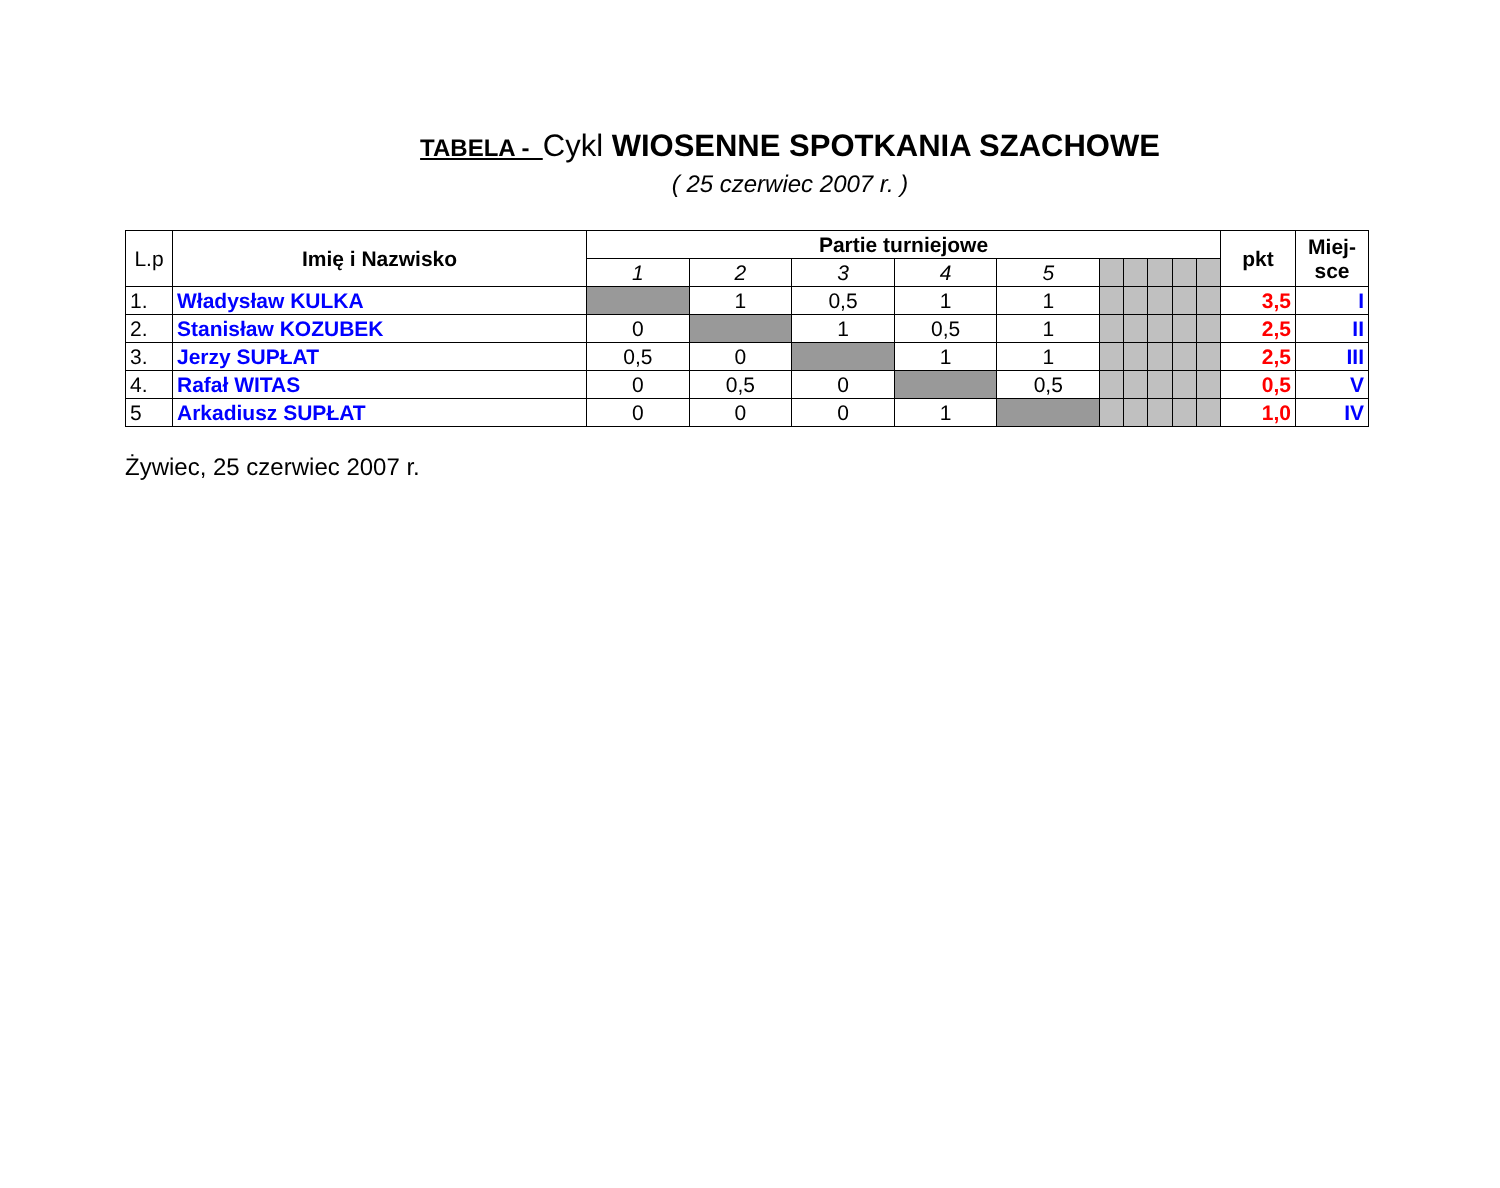TABELA - Cykl WIOSENNE SPOTKANIA SZACHOWE
( 25 czerwiec 2007 r. )
| L.p | Imię i Nazwisko | Partie turniejowe | | | | | | | | | | pkt | Miej- sce |
| --- | --- | --- | --- | --- | --- | --- | --- | --- | --- | --- | --- | --- | --- |
| | | 1 | 2 | 3 | 4 | 5 | | | | | | | |
| 1. | Władysław KULKA | | 1 | 0,5 | 1 | 1 | | | | | | 3,5 | I |
| 2. | Stanisław KOZUBEK | 0 | | 1 | 0,5 | 1 | | | | | | 2,5 | II |
| 3. | Jerzy SUPŁAT | 0,5 | 0 | | 1 | 1 | | | | | | 2,5 | III |
| 4. | Rafał WITAS | 0 | 0,5 | 0 | | 0,5 | | | | | | 0,5 | V |
| 5 | Arkadiusz SUPŁAT | 0 | 0 | 0 | 1 | | | | | | | 1,0 | IV |
Żywiec, 25 czerwiec 2007 r.